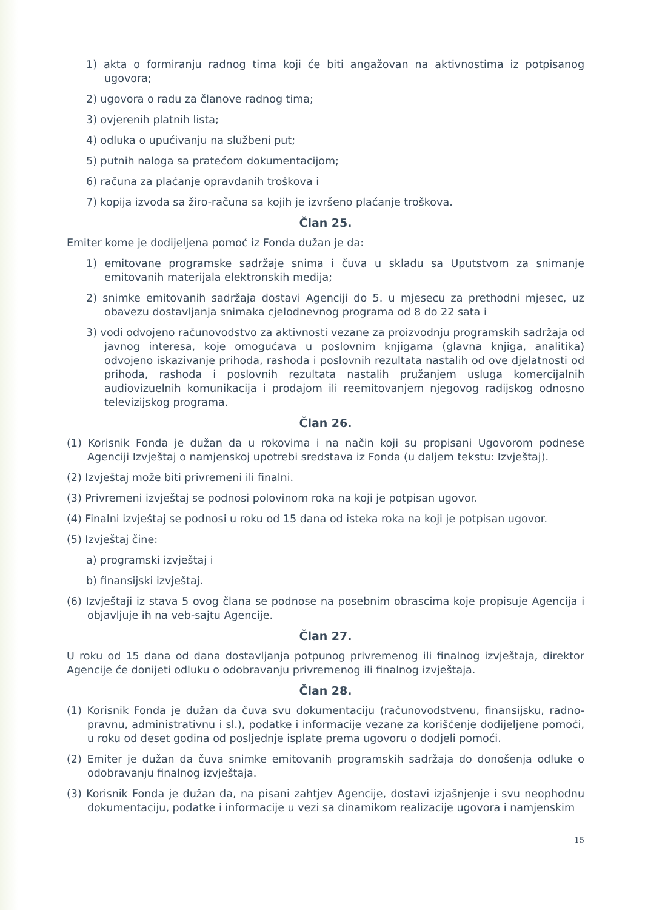1) akta o formiranju radnog tima koji će biti angažovan na aktivnostima iz potpisanog ugovora;
2) ugovora o radu za članove radnog tima;
3) ovjerenih platnih lista;
4) odluka o upućivanju na službeni put;
5) putnih naloga sa pratećom dokumentacijom;
6) računa za plaćanje opravdanih troškova i
7) kopija izvoda sa žiro-računa sa kojih je izvršeno plaćanje troškova.
Član 25.
Emiter kome je dodijeljena pomoć iz Fonda dužan je da:
1) emitovane programske sadržaje snima i čuva u skladu sa Uputstvom za snimanje emitovanih materijala elektronskih medija;
2) snimke emitovanih sadržaja dostavi Agenciji do 5. u mjesecu za prethodni mjesec, uz obavezu dostavljanja snimaka cjelodnevnog programa od 8 do 22 sata i
3) vodi odvojeno računovodstvo za aktivnosti vezane za proizvodnju programskih sadržaja od javnog interesa, koje omogućava u poslovnim knjigama (glavna knjiga, analitika) odvojeno iskazivanje prihoda, rashoda i poslovnih rezultata nastalih od ove djelatnosti od prihoda, rashoda i poslovnih rezultata nastalih pružanjem usluga komercijalnih audiovizuelnih komunikacija i prodajom ili reemitovanjem njegovog radijskog odnosno televizijskog programa.
Član 26.
(1) Korisnik Fonda je dužan da u rokovima i na način koji su propisani Ugovorom podnese Agenciji Izvještaj o namjenskoj upotrebi sredstava iz Fonda (u daljem tekstu: Izvještaj).
(2) Izvještaj može biti privremeni ili finalni.
(3) Privremeni izvještaj se podnosi polovinom roka na koji je potpisan ugovor.
(4) Finalni izvještaj se podnosi u roku od 15 dana od isteka roka na koji je potpisan ugovor.
(5) Izvještaj čine:
a) programski izvještaj i
b) finansijski izvještaj.
(6) Izvještaji iz stava 5 ovog člana se podnose na posebnim obrascima koje propisuje Agencija i objavljuje ih na veb-sajtu Agencije.
Član 27.
U roku od 15 dana od dana dostavljanja potpunog privremenog ili finalnog izvještaja, direktor Agencije će donijeti odluku o odobravanju privremenog ili finalnog izvještaja.
Član 28.
(1) Korisnik Fonda je dužan da čuva svu dokumentaciju (računovodstvenu, finansijsku, radno-pravnu, administrativnu i sl.), podatke i informacije vezane za korišćenje dodijeljene pomoći, u roku od deset godina od posljednje isplate prema ugovoru o dodjeli pomoći.
(2) Emiter je dužan da čuva snimke emitovanih programskih sadržaja do donošenja odluke o odobravanju finalnog izvještaja.
(3) Korisnik Fonda je dužan da, na pisani zahtjev Agencije, dostavi izjašnjenje i svu neophodnu dokumentaciju, podatke i informacije u vezi sa dinamikom realizacije ugovora i namjenskim
15